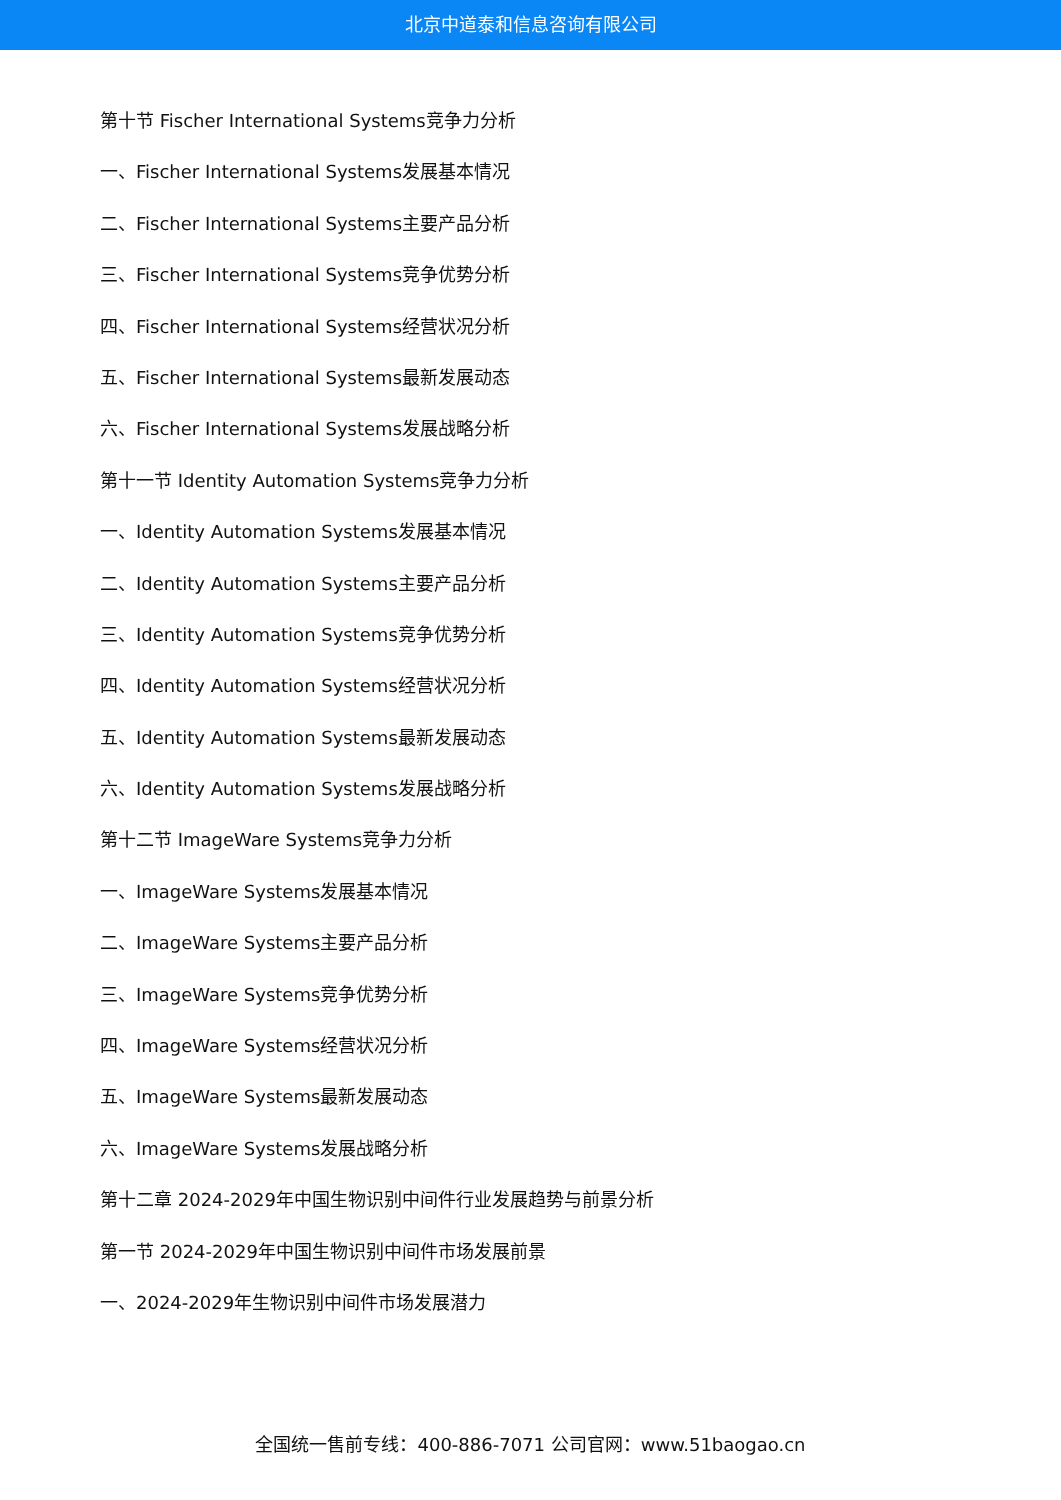北京中道泰和信息咨询有限公司
第十节 Fischer International Systems竞争力分析
一、Fischer International Systems发展基本情况
二、Fischer International Systems主要产品分析
三、Fischer International Systems竞争优势分析
四、Fischer International Systems经营状况分析
五、Fischer International Systems最新发展动态
六、Fischer International Systems发展战略分析
第十一节 Identity Automation Systems竞争力分析
一、Identity Automation Systems发展基本情况
二、Identity Automation Systems主要产品分析
三、Identity Automation Systems竞争优势分析
四、Identity Automation Systems经营状况分析
五、Identity Automation Systems最新发展动态
六、Identity Automation Systems发展战略分析
第十二节 ImageWare Systems竞争力分析
一、ImageWare Systems发展基本情况
二、ImageWare Systems主要产品分析
三、ImageWare Systems竞争优势分析
四、ImageWare Systems经营状况分析
五、ImageWare Systems最新发展动态
六、ImageWare Systems发展战略分析
第十二章 2024-2029年中国生物识别中间件行业发展趋势与前景分析
第一节 2024-2029年中国生物识别中间件市场发展前景
一、2024-2029年生物识别中间件市场发展潜力
全国统一售前专线：400-886-7071 公司官网：www.51baogao.cn